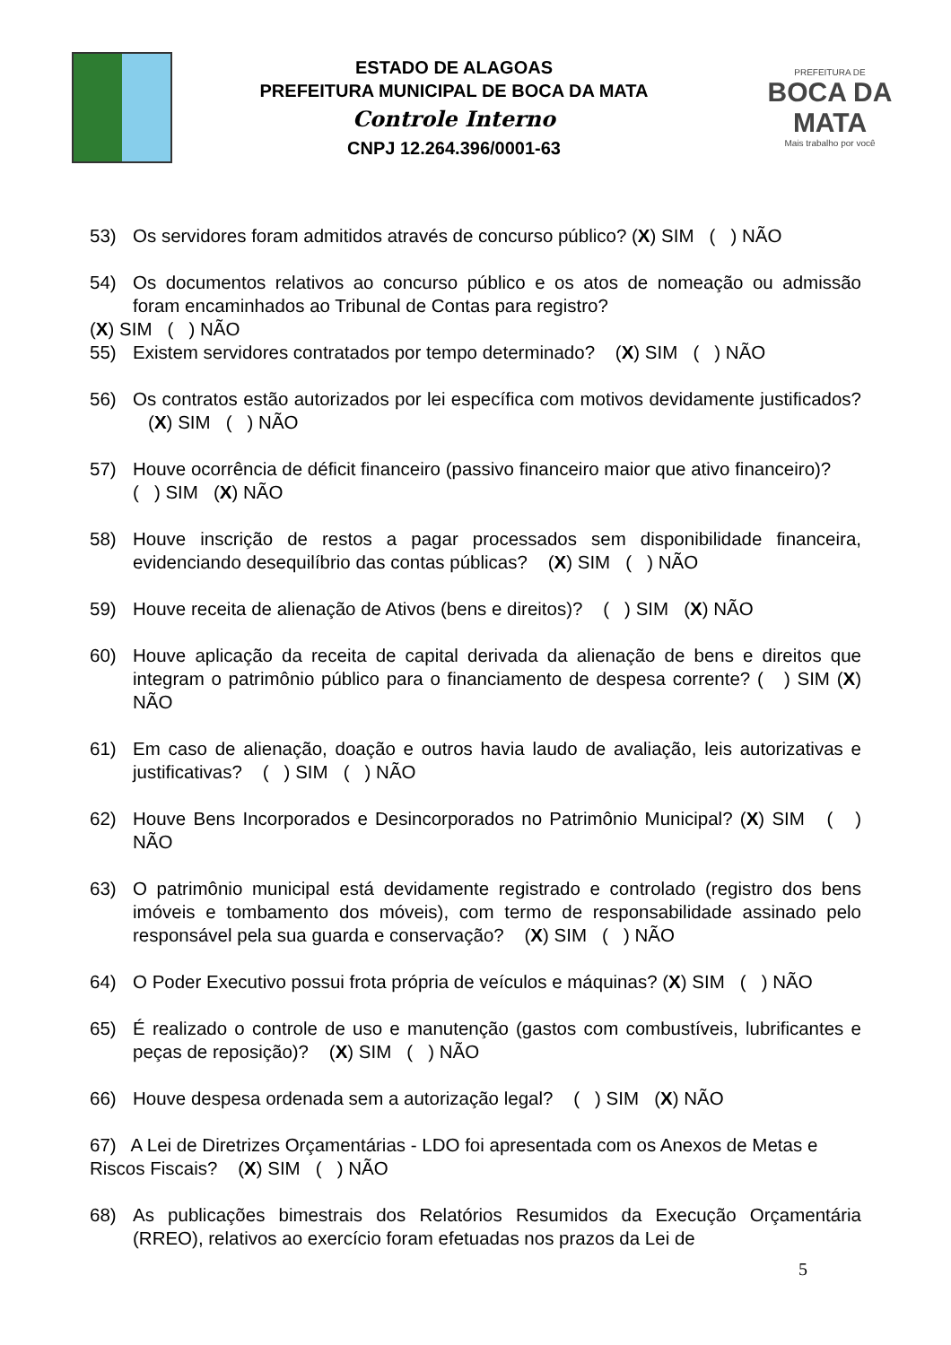ESTADO DE ALAGOAS
PREFEITURA MUNICIPAL DE BOCA DA MATA
Controle Interno
CNPJ 12.264.396/0001-63
PREFEITURA DE
BOCA DA MATA
Mais trabalho por você
53) Os servidores foram admitidos através de concurso público? (X) SIM ( ) NÃO
54) Os documentos relativos ao concurso público e os atos de nomeação ou admissão foram encaminhados ao Tribunal de Contas para registro?
(X) SIM ( ) NÃO
55) Existem servidores contratados por tempo determinado? (X) SIM ( ) NÃO
56) Os contratos estão autorizados por lei específica com motivos devidamente justificados? (X) SIM ( ) NÃO
57) Houve ocorrência de déficit financeiro (passivo financeiro maior que ativo financeiro)?
( ) SIM (X) NÃO
58) Houve inscrição de restos a pagar processados sem disponibilidade financeira, evidenciando desequilíbrio das contas públicas? (X) SIM ( ) NÃO
59) Houve receita de alienação de Ativos (bens e direitos)? ( ) SIM (X) NÃO
60) Houve aplicação da receita de capital derivada da alienação de bens e direitos que integram o patrimônio público para o financiamento de despesa corrente? ( ) SIM (X) NÃO
61) Em caso de alienação, doação e outros havia laudo de avaliação, leis autorizativas e justificativas? ( ) SIM ( ) NÃO
62) Houve Bens Incorporados e Desincorporados no Patrimônio Municipal? (X) SIM ( ) NÃO
63) O patrimônio municipal está devidamente registrado e controlado (registro dos bens imóveis e tombamento dos móveis), com termo de responsabilidade assinado pelo responsável pela sua guarda e conservação? (X) SIM ( ) NÃO
64) O Poder Executivo possui frota própria de veículos e máquinas? (X) SIM ( ) NÃO
65) É realizado o controle de uso e manutenção (gastos com combustíveis, lubrificantes e peças de reposição)? (X) SIM ( ) NÃO
66) Houve despesa ordenada sem a autorização legal? ( ) SIM (X) NÃO
67) A Lei de Diretrizes Orçamentárias - LDO foi apresentada com os Anexos de Metas e Riscos Fiscais? (X) SIM ( ) NÃO
68) As publicações bimestrais dos Relatórios Resumidos da Execução Orçamentária (RREO), relativos ao exercício foram efetuadas nos prazos da Lei de
5